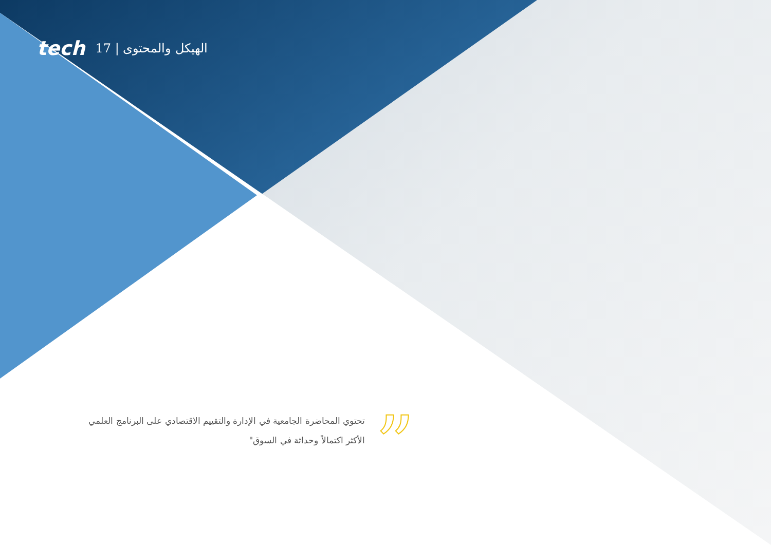tech 17 | الهيكل والمحتوى
”
تحتوي المحاضرة الجامعية في الإدارة والتقييم الاقتصادي على البرنامج العلمي الأكثر اكتمالاً وحداثة في السوق"